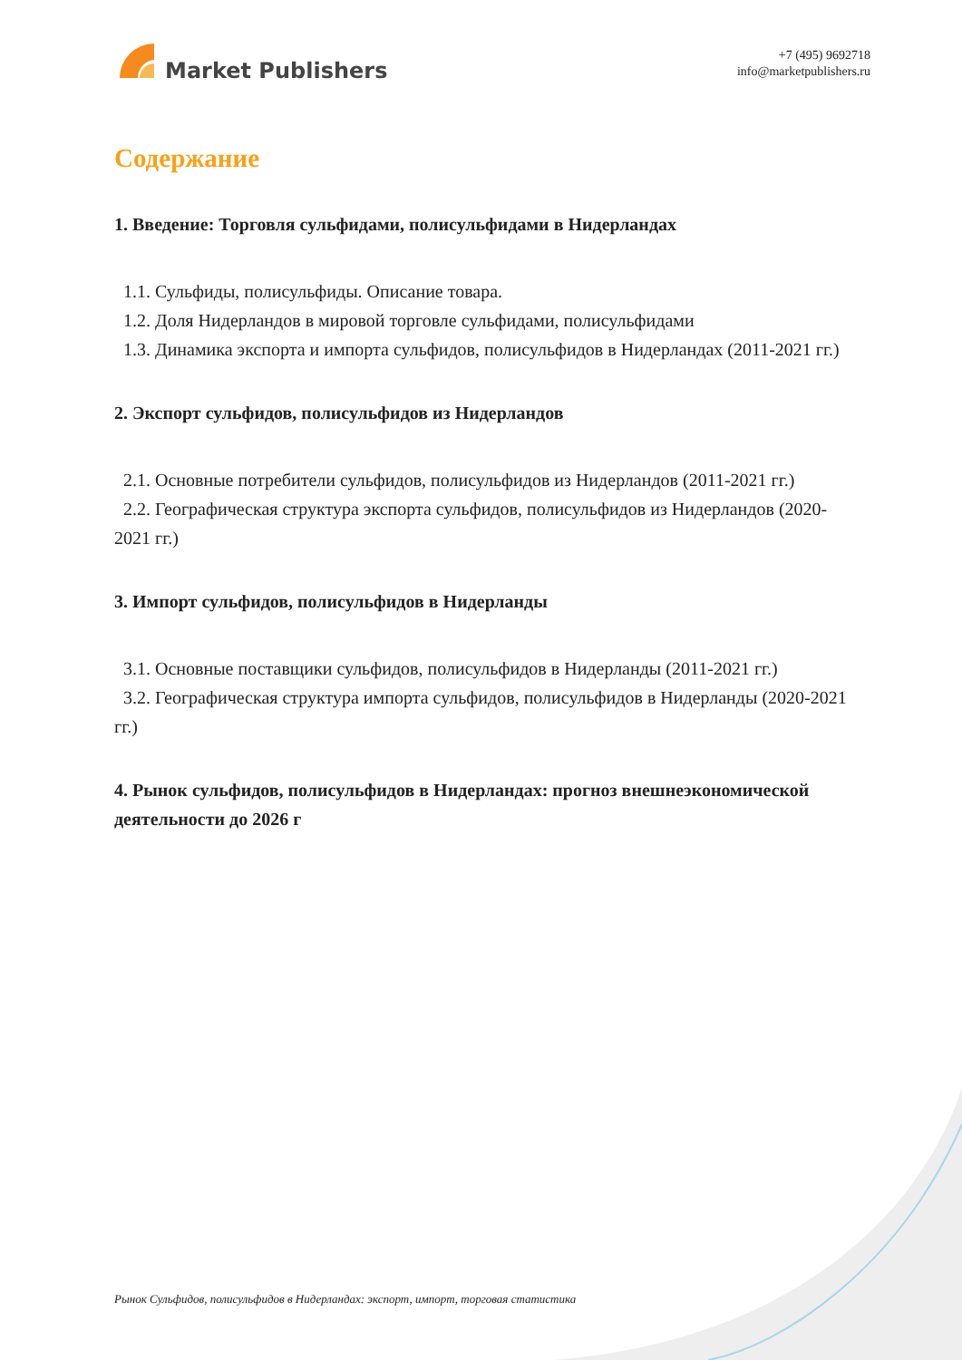Market Publishers
+7 (495) 9692718
info@marketpublishers.ru
Содержание
1. Введение: Торговля сульфидами, полисульфидами в Нидерландах
1.1. Сульфиды, полисульфиды. Описание товара.
1.2. Доля Нидерландов в мировой торговле сульфидами, полисульфидами
1.3. Динамика экспорта и импорта сульфидов, полисульфидов в Нидерландах (2011-2021 гг.)
2. Экспорт сульфидов, полисульфидов из Нидерландов
2.1. Основные потребители сульфидов, полисульфидов из Нидерландов (2011-2021 гг.)
2.2. Географическая структура экспорта сульфидов, полисульфидов из Нидерландов (2020-2021 гг.)
3. Импорт сульфидов, полисульфидов в Нидерланды
3.1. Основные поставщики сульфидов, полисульфидов в Нидерланды (2011-2021 гг.)
3.2. Географическая структура импорта сульфидов, полисульфидов в Нидерланды (2020-2021 гг.)
4. Рынок сульфидов, полисульфидов в Нидерландах: прогноз внешнеэкономической деятельности до 2026 г
Рынок Сульфидов, полисульфидов в Нидерландах: экспорт, импорт, торговая статистика